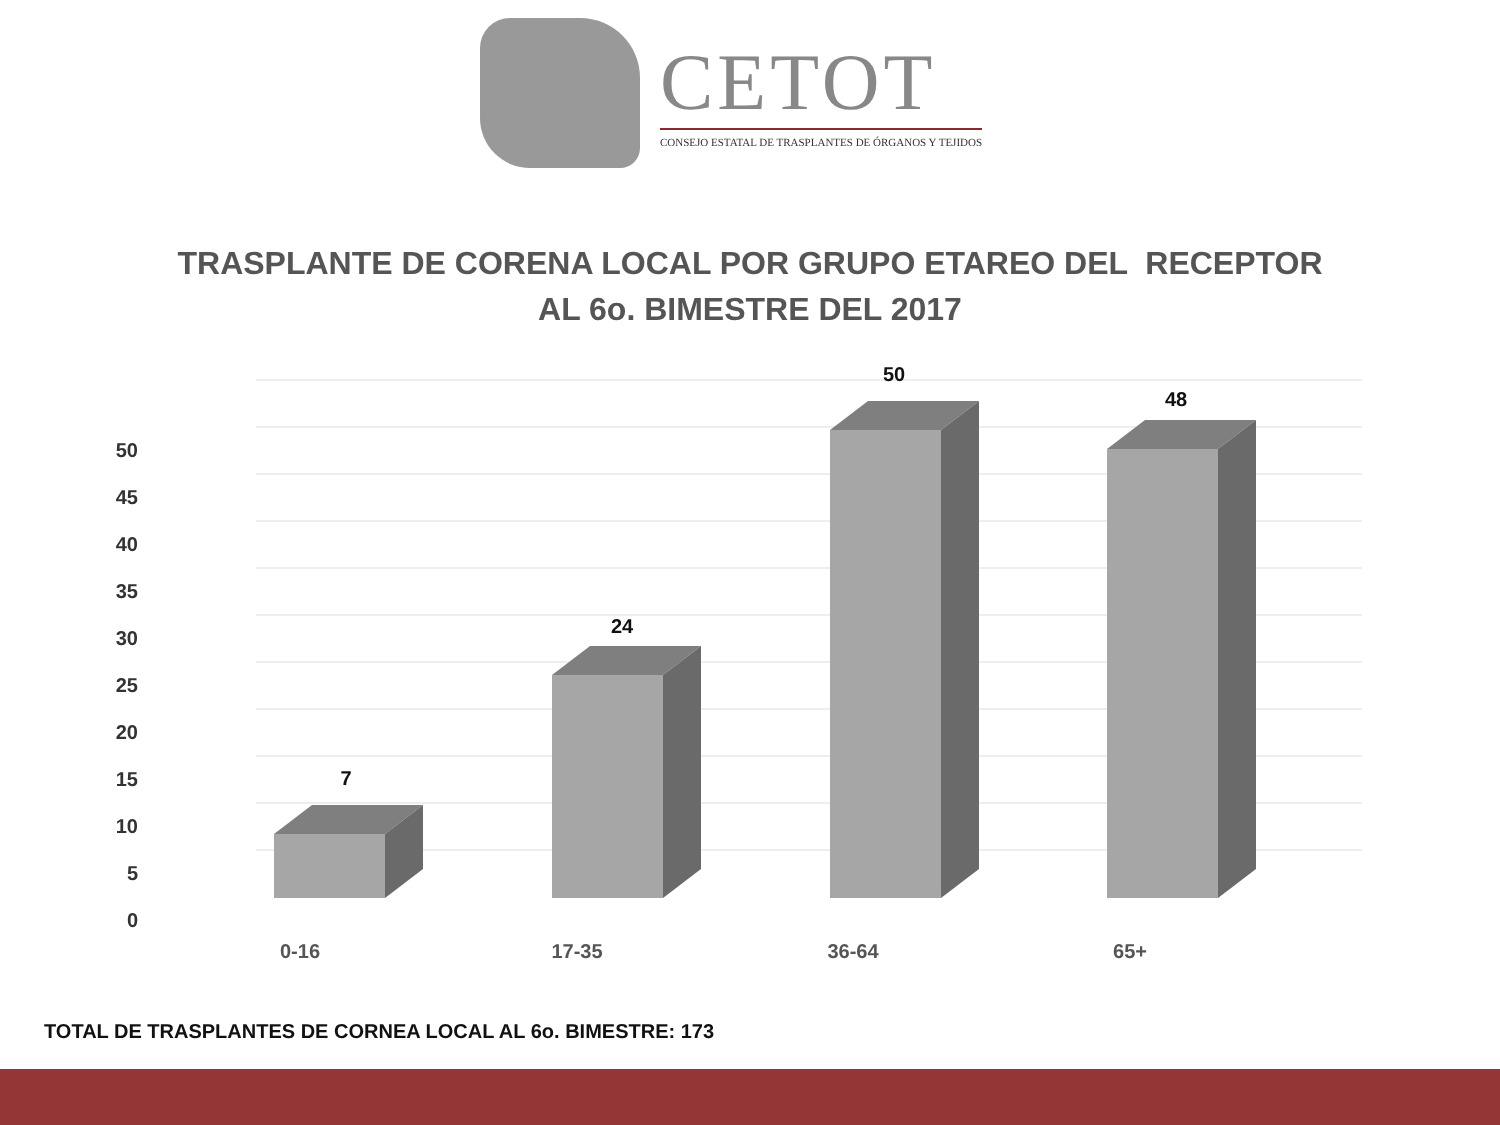CETOT
CONSEJO ESTATAL DE TRASPLANTES DE ÓRGANOS Y TEJIDOS
TRASPLANTE DE CORENA LOCAL POR GRUPO ETAREO DEL RECEPTOR
AL 6o. BIMESTRE DEL 2017
50
45
40
35
30
25
20
15
10
5
0
7
24
50
48
0-16
17-35
36-64
65+
TOTAL DE TRASPLANTES DE CORNEA LOCAL AL 6o. BIMESTRE: 173